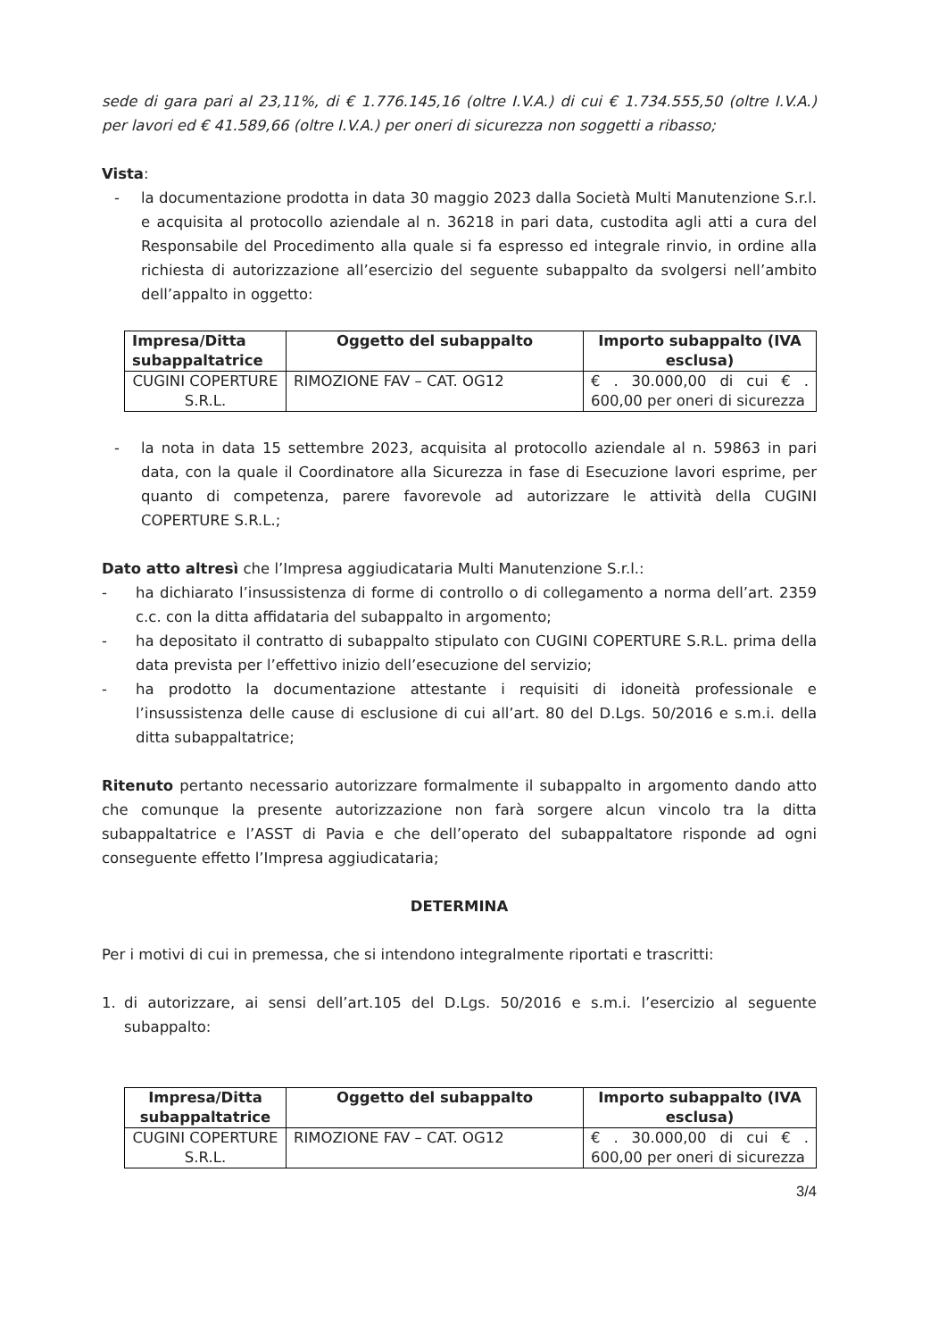sede di gara pari al 23,11%, di € 1.776.145,16 (oltre I.V.A.) di cui € 1.734.555,50 (oltre I.V.A.) per lavori ed € 41.589,66 (oltre I.V.A.) per oneri di sicurezza non soggetti a ribasso;
Vista:
- la documentazione prodotta in data 30 maggio 2023 dalla Società Multi Manutenzione S.r.l. e acquisita al protocollo aziendale al n. 36218 in pari data, custodita agli atti a cura del Responsabile del Procedimento alla quale si fa espresso ed integrale rinvio, in ordine alla richiesta di autorizzazione all’esercizio del seguente subappalto da svolgersi nell’ambito dell’appalto in oggetto:
| Impresa/Ditta subappaltatrice | Oggetto del subappalto | Importo subappalto (IVA esclusa) |
| --- | --- | --- |
| CUGINI COPERTURE S.R.L. | RIMOZIONE FAV – CAT. OG12 | € . 30.000,00 di cui € . 600,00 per oneri di sicurezza |
- la nota in data 15 settembre 2023, acquisita al protocollo aziendale al n. 59863 in pari data, con la quale il Coordinatore alla Sicurezza in fase di Esecuzione lavori esprime, per quanto di competenza, parere favorevole ad autorizzare le attività della CUGINI COPERTURE S.R.L.;
Dato atto altresì che l’Impresa aggiudicataria Multi Manutenzione S.r.l.:
- ha dichiarato l’insussistenza di forme di controllo o di collegamento a norma dell’art. 2359 c.c. con la ditta affidataria del subappalto in argomento;
- ha depositato il contratto di subappalto stipulato con CUGINI COPERTURE S.R.L. prima della data prevista per l’effettivo inizio dell’esecuzione del servizio;
- ha prodotto la documentazione attestante i requisiti di idoneità professionale e l’insussistenza delle cause di esclusione di cui all’art. 80 del D.Lgs. 50/2016 e s.m.i. della ditta subappaltatrice;
Ritenuto pertanto necessario autorizzare formalmente il subappalto in argomento dando atto che comunque la presente autorizzazione non farà sorgere alcun vincolo tra la ditta subappaltatrice e l’ASST di Pavia e che dell’operato del subappaltatore risponde ad ogni conseguente effetto l’Impresa aggiudicataria;
DETERMINA
Per i motivi di cui in premessa, che si intendono integralmente riportati e trascritti:
1. di autorizzare, ai sensi dell’art.105 del D.Lgs. 50/2016 e s.m.i. l’esercizio al seguente subappalto:
| Impresa/Ditta subappaltatrice | Oggetto del subappalto | Importo subappalto (IVA esclusa) |
| --- | --- | --- |
| CUGINI COPERTURE S.R.L. | RIMOZIONE FAV – CAT. OG12 | € . 30.000,00 di cui € . 600,00 per oneri di sicurezza |
3/4